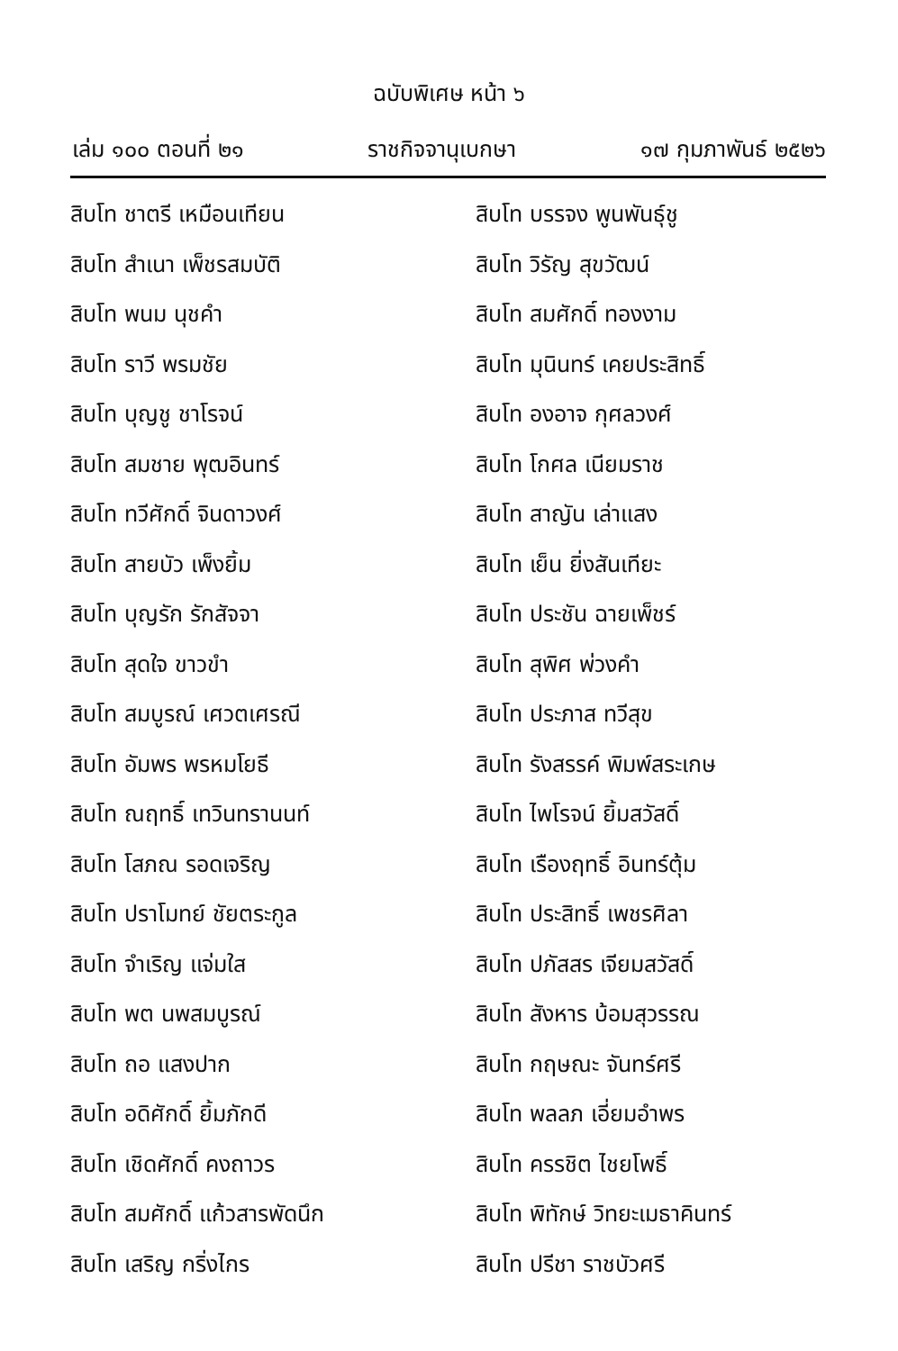ฉบับพิเศษ หน้า ๖
เล่ม ๑๐๐ ตอนที่ ๒๑ ราชกิจจานุเบกษา ๑๗ กุมภาพันธ์ ๒๕๒๖
สิบโท ชาตรี เหมือนเทียน
สิบโท สำเนา เพ็ชรสมบัติ
สิบโท พนม นุชคำ
สิบโท ราวี พรมชัย
สิบโท บุญชู ชาโรจน์
สิบโท สมชาย พุฒอินทร์
สิบโท ทวีศักดิ์ จินดาวงศ์
สิบโท สายบัว เพ็งยิ้ม
สิบโท บุญรัก รักสัจจา
สิบโท สุดใจ ขาวขำ
สิบโท สมบูรณ์ เศวตเศรณี
สิบโท อัมพร พรหมโยธี
สิบโท ณฤทธิ์ เทวินทรานนท์
สิบโท โสภณ รอดเจริญ
สิบโท ปราโมทย์ ชัยตระกูล
สิบโท จำเริญ แจ่มใส
สิบโท พต นพสมบูรณ์
สิบโท ถอ แสงปาก
สิบโท อดิศักดิ์ ยิ้มภักดี
สิบโท เชิดศักดิ์ คงถาวร
สิบโท สมศักดิ์ แก้วสารพัดนึก
สิบโท เสริญ กริ่งไกร
สิบโท บรรจง พูนพันธุ์ชู
สิบโท วิรัญ สุขวัฒน์
สิบโท สมศักดิ์ ทองงาม
สิบโท มุนินทร์ เคยประสิทธิ์
สิบโท องอาจ กุศลวงศ์
สิบโท โกศล เนียมราช
สิบโท สาญัน เล่าแสง
สิบโท เย็น ยิ่งสันเทียะ
สิบโท ประชัน ฉายเพ็ชร์
สิบโท สุพิศ พ่วงคำ
สิบโท ประภาส ทวีสุข
สิบโท รังสรรค์ พิมพ์สระเกษ
สิบโท ไพโรจน์ ยิ้มสวัสดิ์
สิบโท เรืองฤทธิ์ อินทร์ตุ้ม
สิบโท ประสิทธิ์ เพชรศิลา
สิบโท ปภัสสร เจียมสวัสดิ์
สิบโท สังหาร บ้อมสุวรรณ
สิบโท กฤษณะ จันทร์ศรี
สิบโท พลลภ เอี่ยมอำพร
สิบโท ครรชิต ไชยโพธิ์
สิบโท พิทักษ์ วิทยะเมธาคินทร์
สิบโท ปรีชา ราชบัวศรี